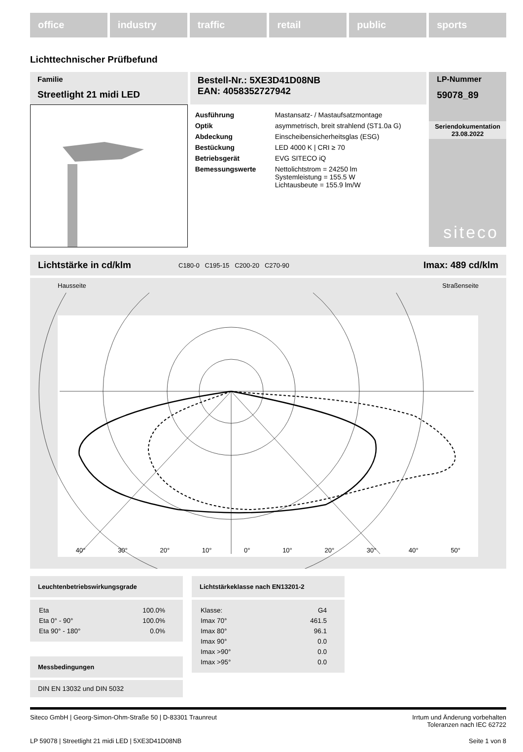office industry traffic retail public sports
Lichttechnischer Prüfbefund
Familie
Streetlight 21 midi LED
Bestell-Nr.: 5XE3D41D08NB
EAN: 4058352727942
| Ausführung | Mastansatz- / Mastaufsatzmontage |
| Optik | asymmetrisch, breit strahlend (ST1.0a G) |
| Abdeckung | Einscheibensicherheitsglas (ESG) |
| Bestückung | LED 4000 K / CRI ≥ 70 |
| Betriebsgerät | EVG SITECO iQ |
| Bemessungswerte | Nettolichtstrom = 24250 lm Systemleistung = 155.5 W Lichtausbeute = 155.9 lm/W |
LP-Nummer
59078_89
Seriendokumentation
23.08.2022
siteco
Lichtstärke in cd/klm C180-0 C195-15 C200-20 C270-90 Imax: 489 cd/klm
Hausseite Straßenseite
40° 30° 20° 10° 0° 10° 20° 30° 40° 50°
Leuchtenbetriebswirkungsgrade
| Eta | 100.0% |
| Eta 0° - 90° | 100.0% |
| Eta 90° - 180° | 0.0% |
Messbedingungen
DIN EN 13032 und DIN 5032
Lichtstärkeklasse nach EN13201-2
| Klasse: | G4 |
| Imax 70° | 461.5 |
| Imax 80° | 96.1 |
| Imax 90° | 0.0 |
| Imax >90° | 0.0 |
| Imax >95° | 0.0 |
Siteco GmbH | Georg-Simon-Ohm-Straße 50 | D-83301 Traunreut Irrtum und Änderung vorbehalten
Toleranzen nach IEC 62722
LP 59078 | Streetlight 21 midi LED | 5XE3D41D08NB Seite 1 von 8